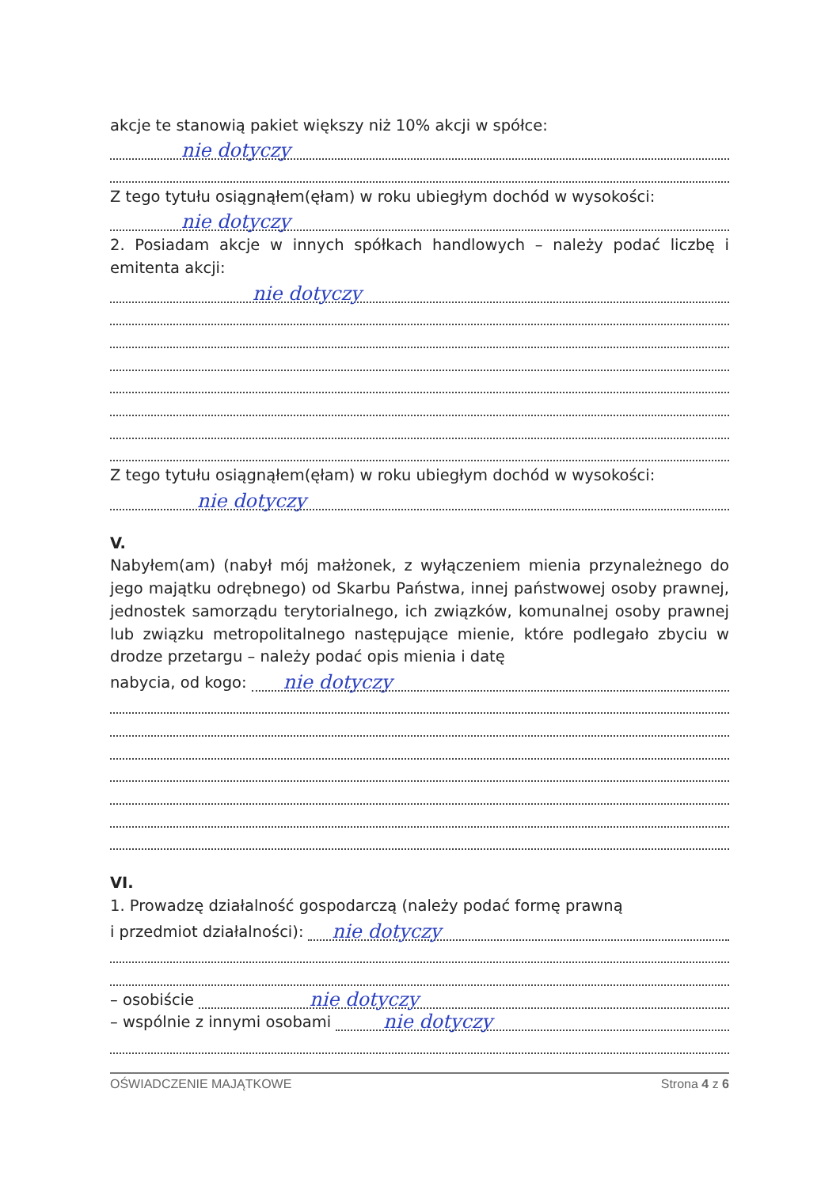akcje te stanowią pakiet większy niż 10% akcji w spółce:
nie dotyczy
Z tego tytułu osiągnąłem(ęłam) w roku ubiegłym dochód w wysokości:
nie dotyczy
2. Posiadam akcje w innych spółkach handlowych – należy podać liczbę i emitenta akcji:
nie dotyczy
Z tego tytułu osiągnąłem(ęłam) w roku ubiegłym dochód w wysokości:
nie dotyczy
V.
Nabyłem(am) (nabył mój małżonek, z wyłączeniem mienia przynależnego do jego majątku odrębnego) od Skarbu Państwa, innej państwowej osoby prawnej, jednostek samorządu terytorialnego, ich związków, komunalnej osoby prawnej lub związku metropolitalnego następujące mienie, które podlegało zbyciu w drodze przetargu – należy podać opis mienia i datę
nabycia, od kogo:
nie dotyczy
VI.
1. Prowadzę działalność gospodarczą (należy podać formę prawną
i przedmiot działalności):
nie dotyczy
– osobiście
nie dotyczy
– wspólnie z innymi osobami
nie dotyczy
OŚWIADCZENIE MAJĄTKOWE Strona 4 z 6